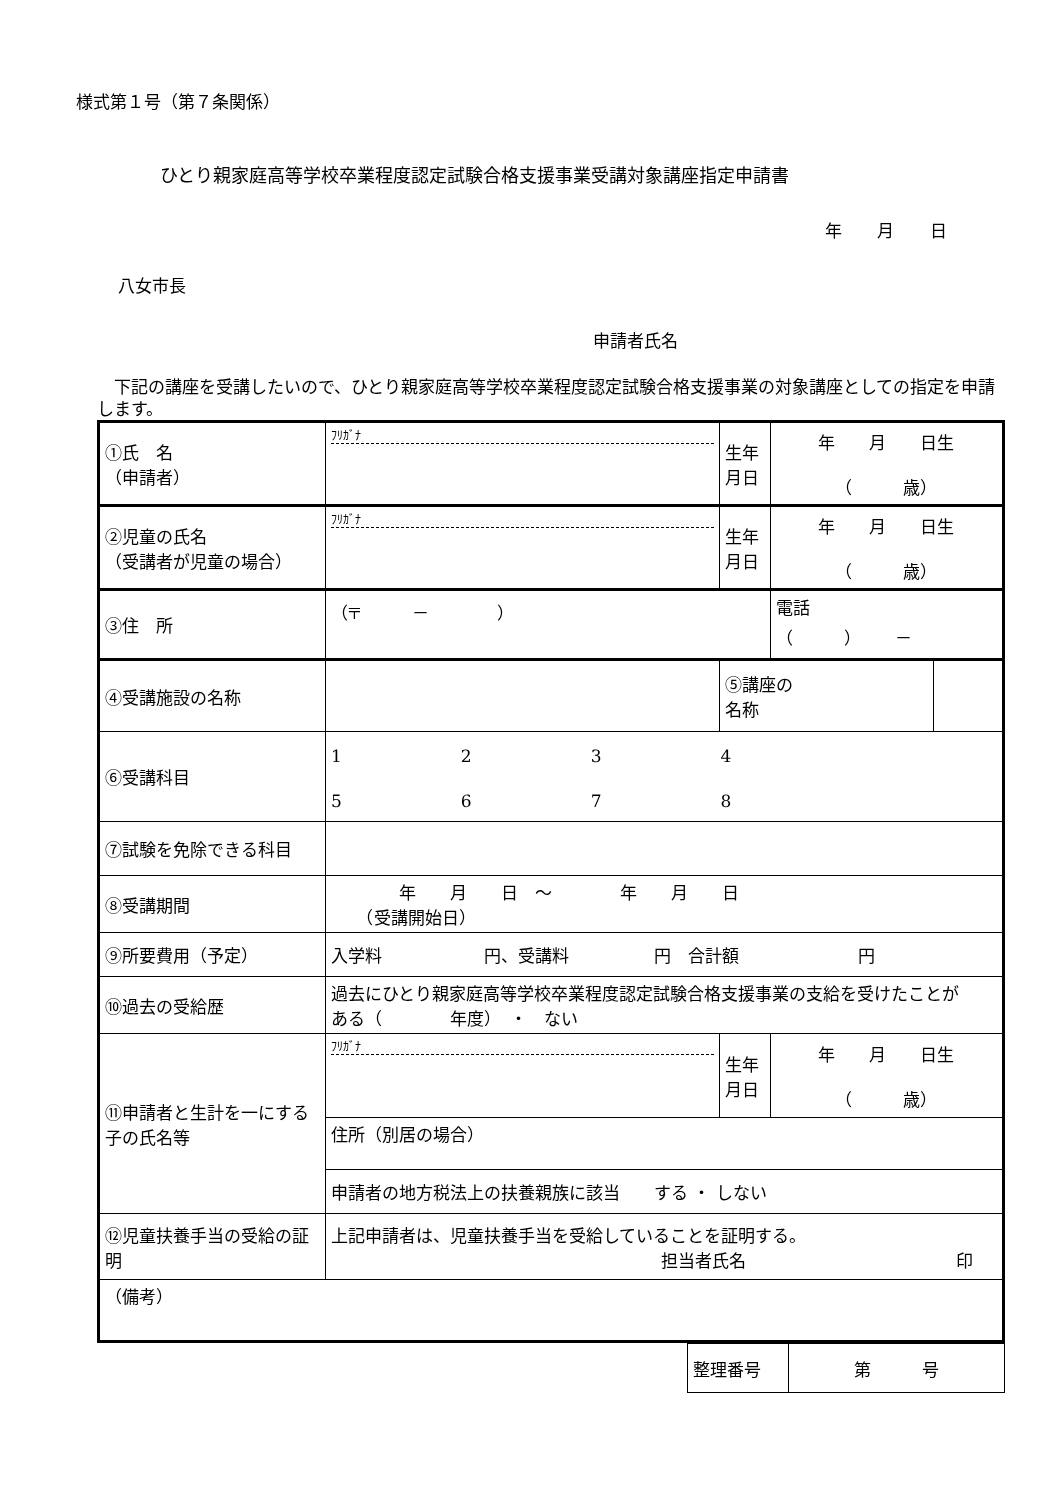様式第１号（第７条関係）
ひとり親家庭高等学校卒業程度認定試験合格支援事業受講対象講座指定申請書
年 月 日
八女市長
申請者氏名
　下記の講座を受講したいので、ひとり親家庭高等学校卒業程度認定試験合格支援事業の対象講座としての指定を申請します。
| ①氏 名 （申請者） | ﾌﾘｶﾞﾅ | 生年 月日 | 年 月 日生 （ 歳） | |
| ②児童の氏名 （受講者が児童の場合） | ﾌﾘｶﾞﾅ | 生年 月日 | 年 月 日生 （ 歳） | |
| ③住 所 | （〒 － ） | | 電話 （ ） － | |
| ④受講施設の名称 | | ⑤講座の 名称 | | |
| ⑥受講科目 | 1 2 3 4 5 6 7 8 | | | |
| ⑦試験を免除できる科目 | | | | |
| ⑧受講期間 | 年 月 日 ～ 年 月 日 （受講開始日） | | | |
| ⑨所要費用（予定） | 入学料 円、受講料 円 合計額 円 | | | |
| ⑩過去の受給歴 | 過去にひとり親家庭高等学校卒業程度認定試験合格支援事業の支給を受けたことが ある（ 年度） ・ ない | | | |
| ⑪申請者と生計を一にする子の氏名等 | ﾌﾘｶﾞﾅ | 生年 月日 | 年 月 日生 （ 歳） | |
| | 住所（別居の場合） | | | |
| | 申請者の地方税法上の扶養親族に該当 する ・ しない | | | |
| ⑫児童扶養手当の受給の証明 | 上記申請者は、児童扶養手当を受給していることを証明する。 担当者氏名 印 | | | |
| （備考） | | | | |
| 整理番号 | 第 号 |